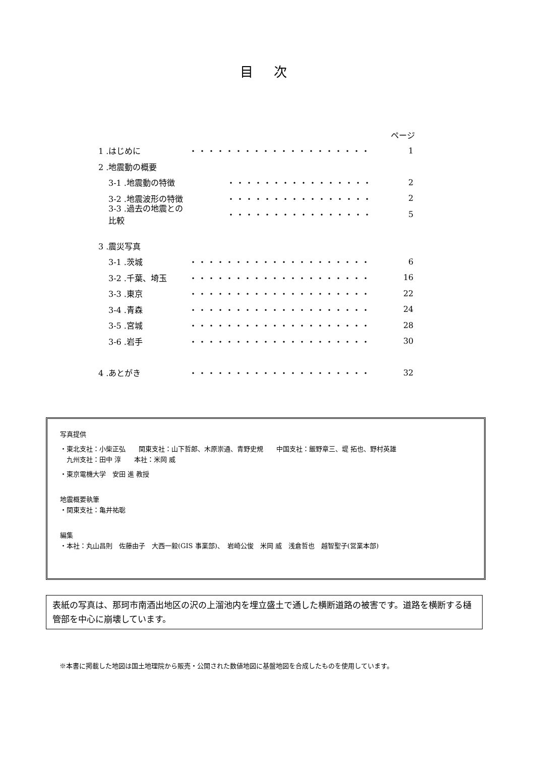目 次
ページ
1 .はじめに ・・・・・・・・・・・・・・・・・・・・ 1
2 .地震動の概要
3-1 .地震動の特徴 ・・・・・・・・・・・・・・・・ 2
3-2 .地震波形の特徴 ・・・・・・・・・・・・・・・・ 2
3-3 .過去の地震との比較 ・・・・・・・・・・・・・・・・ 5
3 .震災写真
3-1 .茨城 ・・・・・・・・・・・・・・・・・・・・ 6
3-2 .千葉、埼玉 ・・・・・・・・・・・・・・・・・・・・ 16
3-3 .東京 ・・・・・・・・・・・・・・・・・・・・ 22
3-4 .青森 ・・・・・・・・・・・・・・・・・・・・ 24
3-5 .宮城 ・・・・・・・・・・・・・・・・・・・・ 28
3-6 .岩手 ・・・・・・・・・・・・・・・・・・・・ 30
4 .あとがき ・・・・・・・・・・・・・・・・・・・・ 32
写真提供
・東北支社：小柴正弘　　関東支社：山下哲郎、木原崇通、青野史規　　中国支社：飯野章三、堤 拓也、野村英雄
　九州支社：田中 淳　　本社：米岡 威
・東京電機大学　安田 進 教授
地震概要執筆
・関東支社：亀井祐聡
編集
・本社：丸山昌則　佐藤由子　大西一毅(GIS 事業部)、　岩崎公俊　米岡 威　浅倉哲也　越智聖子(営業本部)
表紙の写真は、那珂市南酒出地区の沢の上溜池内を埋立盛土で通した横断道路の被害です。道路を横断する樋管部を中心に崩壊しています。
※本書に掲載した地図は国土地理院から販売・公開された数値地図に基盤地図を合成したものを使用しています。